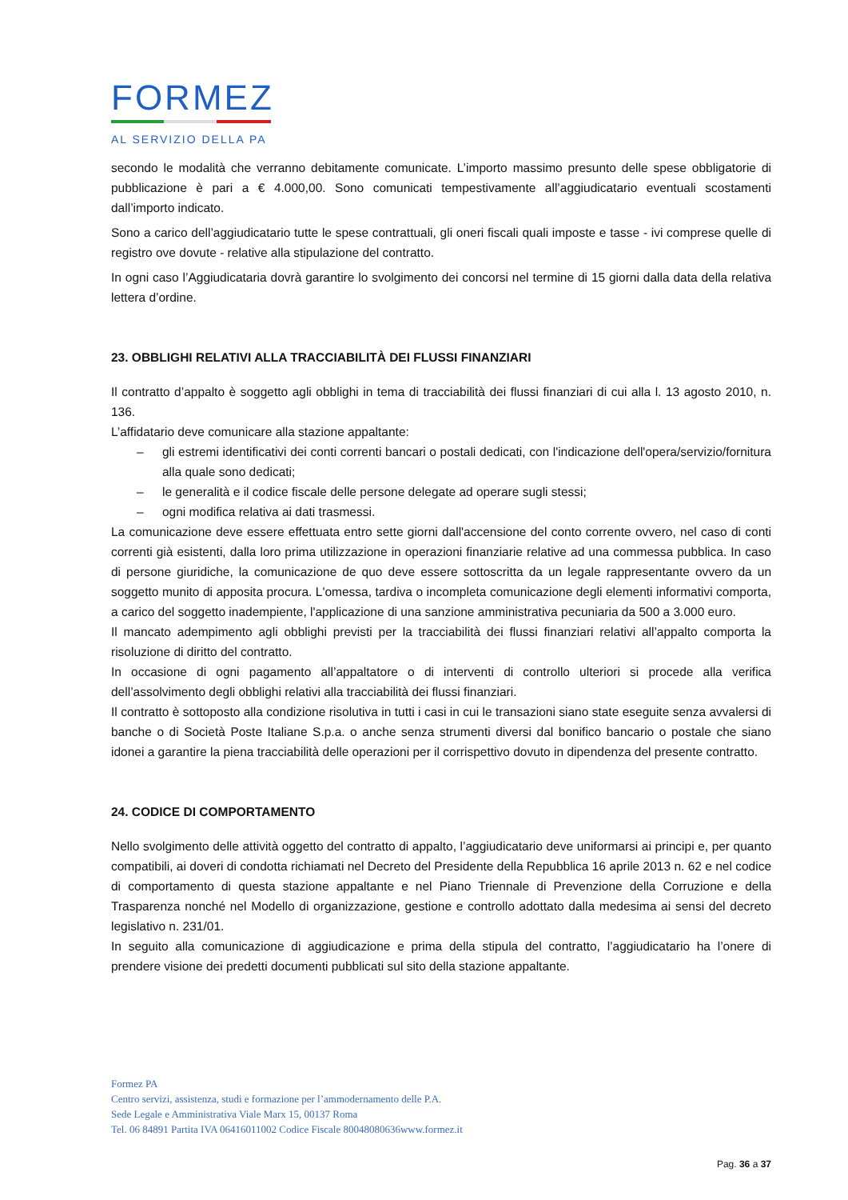FORMEZ
AL SERVIZIO DELLA PA
secondo le modalità che verranno debitamente comunicate. L’importo massimo presunto delle spese obbligatorie di pubblicazione è pari a € 4.000,00. Sono comunicati tempestivamente all’aggiudicatario eventuali scostamenti dall’importo indicato.
Sono a carico dell’aggiudicatario tutte le spese contrattuali, gli oneri fiscali quali imposte e tasse - ivi comprese quelle di registro ove dovute - relative alla stipulazione del contratto.
In ogni caso l’Aggiudicataria dovrà garantire lo svolgimento dei concorsi nel termine di 15 giorni dalla data della relativa lettera d’ordine.
23. OBBLIGHI RELATIVI ALLA TRACCIABILITÀ DEI FLUSSI FINANZIARI
Il contratto d’appalto è soggetto agli obblighi in tema di tracciabilità dei flussi finanziari di cui alla l. 13 agosto 2010, n. 136.
L’affidatario deve comunicare alla stazione appaltante:
– gli estremi identificativi dei conti correnti bancari o postali dedicati, con l'indicazione dell'opera/servizio/fornitura alla quale sono dedicati;
– le generalità e il codice fiscale delle persone delegate ad operare sugli stessi;
– ogni modifica relativa ai dati trasmessi.
La comunicazione deve essere effettuata entro sette giorni dall'accensione del conto corrente ovvero, nel caso di conti correnti già esistenti, dalla loro prima utilizzazione in operazioni finanziarie relative ad una commessa pubblica. In caso di persone giuridiche, la comunicazione de quo deve essere sottoscritta da un legale rappresentante ovvero da un soggetto munito di apposita procura. L'omessa, tardiva o incompleta comunicazione degli elementi informativi comporta, a carico del soggetto inadempiente, l'applicazione di una sanzione amministrativa pecuniaria da 500 a 3.000 euro.
Il mancato adempimento agli obblighi previsti per la tracciabilità dei flussi finanziari relativi all’appalto comporta la risoluzione di diritto del contratto.
In occasione di ogni pagamento all’appaltatore o di interventi di controllo ulteriori si procede alla verifica dell’assolvimento degli obblighi relativi alla tracciabilità dei flussi finanziari.
Il contratto è sottoposto alla condizione risolutiva in tutti i casi in cui le transazioni siano state eseguite senza avvalersi di banche o di Società Poste Italiane S.p.a. o anche senza strumenti diversi dal bonifico bancario o postale che siano idonei a garantire la piena tracciabilità delle operazioni per il corrispettivo dovuto in dipendenza del presente contratto.
24. CODICE DI COMPORTAMENTO
Nello svolgimento delle attività oggetto del contratto di appalto, l’aggiudicatario deve uniformarsi ai principi e, per quanto compatibili, ai doveri di condotta richiamati nel Decreto del Presidente della Repubblica 16 aprile 2013 n. 62 e nel codice di comportamento di questa stazione appaltante e nel Piano Triennale di Prevenzione della Corruzione e della Trasparenza nonché nel Modello di organizzazione, gestione e controllo adottato dalla medesima ai sensi del decreto legislativo n. 231/01.
In seguito alla comunicazione di aggiudicazione e prima della stipula del contratto, l’aggiudicatario ha l’onere di prendere visione dei predetti documenti pubblicati sul sito della stazione appaltante.
Formez PA
Centro servizi, assistenza, studi e formazione per l’ammodernamento delle P.A.
Sede Legale e Amministrativa Viale Marx 15, 00137 Roma
Tel. 06 84891 Partita IVA 06416011002 Codice Fiscale 80048080636www.formez.it
Pag. 36 a 37